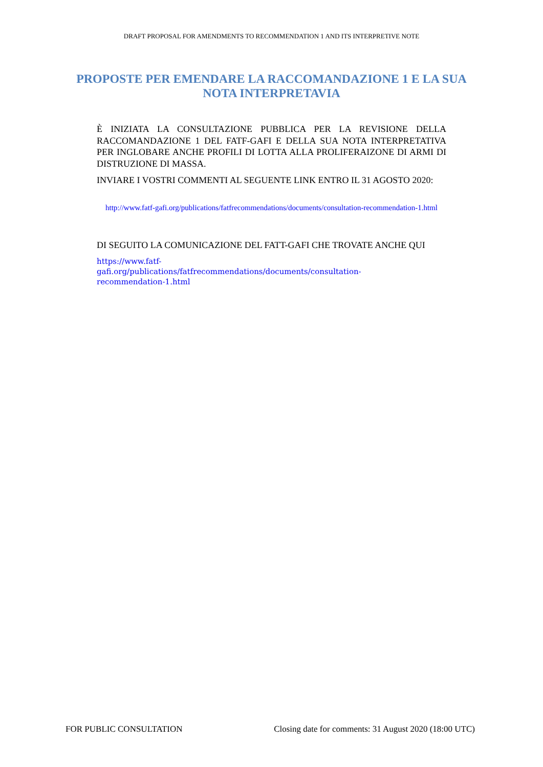DRAFT PROPOSAL FOR AMENDMENTS TO RECOMMENDATION 1 AND ITS INTERPRETIVE NOTE
PROPOSTE PER EMENDARE LA RACCOMANDAZIONE 1 E LA SUA NOTA INTERPRETAVIA
È INIZIATA LA CONSULTAZIONE PUBBLICA PER LA REVISIONE DELLA RACCOMANDAZIONE 1 DEL FATF-GAFI E DELLA SUA NOTA INTERPRETATIVA PER INGLOBARE ANCHE PROFILI DI LOTTA ALLA PROLIFERAIZONE DI ARMI DI DISTRUZIONE DI MASSA.
INVIARE I VOSTRI COMMENTI AL SEGUENTE LINK ENTRO IL 31 AGOSTO 2020:
http://www.fatf-gafi.org/publications/fatfrecommendations/documents/consultation-recommendation-1.html
DI SEGUITO LA COMUNICAZIONE DEL FATT-GAFI CHE TROVATE ANCHE QUI
https://www.fatf-gafi.org/publications/fatfrecommendations/documents/consultation-recommendation-1.html
FOR PUBLIC CONSULTATION Closing date for comments: 31 August 2020 (18:00 UTC)